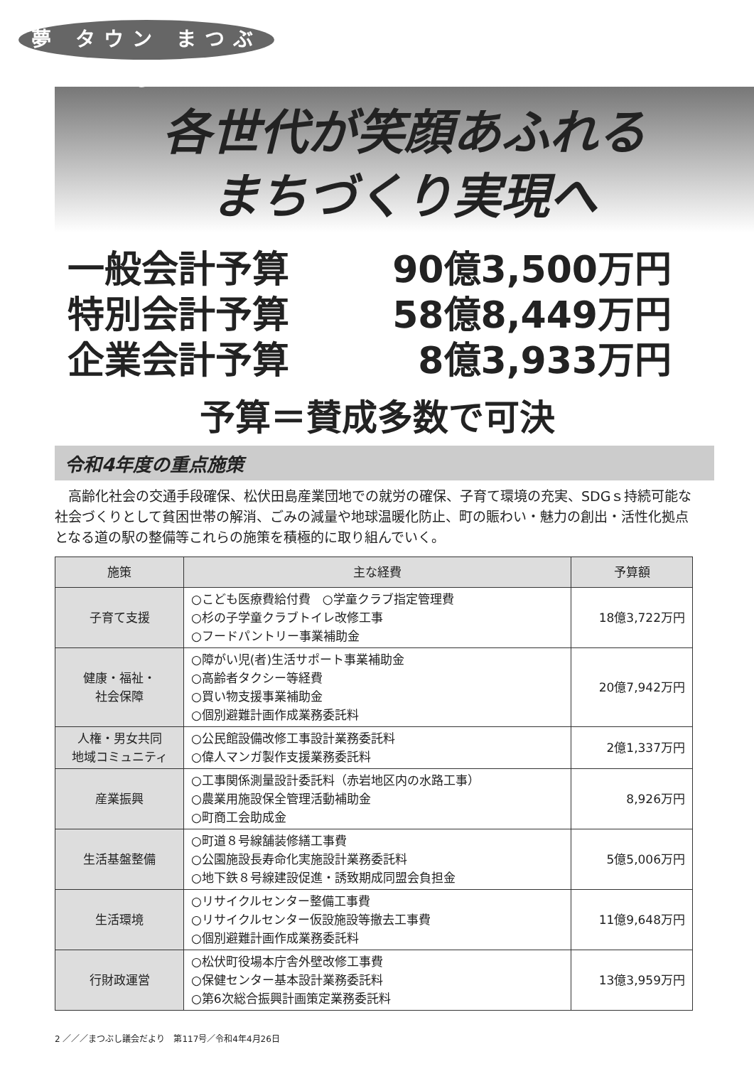夢 タウン まつぶし
各世代が笑顔あふれる
まちづくり実現へ
一般会計予算 90億3,500万円
特別会計予算 58億8,449万円
企業会計予算 8億3,933万円
予算＝賛成多数で可決
令和4年度の重点施策
高齢化社会の交通手段確保、松伏田島産業団地での就労の確保、子育て環境の充実、SDGｓ持続可能な社会づくりとして貧困世帯の解消、ごみの減量や地球温暖化防止、町の賑わい・魅力の創出・活性化拠点となる道の駅の整備等これらの施策を積極的に取り組んでいく。
| 施策 | 主な経費 | 予算額 |
| --- | --- | --- |
| 子育て支援 | ○こども医療費給付費 ○学童クラブ指定管理費 ○杉の子学童クラブトイレ改修工事 ○フードパントリー事業補助金 | 18億3,722万円 |
| 健康・福祉・ 社会保障 | ○障がい児(者)生活サポート事業補助金 ○高齢者タクシー等経費 ○買い物支援事業補助金 ○個別避難計画作成業務委託料 | 20億7,942万円 |
| 人権・男女共同 地域コミュニティ | ○公民館設備改修工事設計業務委託料 ○偉人マンガ製作支援業務委託料 | 2億1,337万円 |
| 産業振興 | ○工事関係測量設計委託料（赤岩地区内の水路工事） ○農業用施設保全管理活動補助金 ○町商工会助成金 | 8,926万円 |
| 生活基盤整備 | ○町道８号線舗装修繕工事費 ○公園施設長寿命化実施設計業務委託料 ○地下鉄８号線建設促進・誘致期成同盟会負担金 | 5億5,006万円 |
| 生活環境 | ○リサイクルセンター整備工事費 ○リサイクルセンター仮設施設等撤去工事費 ○個別避難計画作成業務委託料 | 11億9,648万円 |
| 行財政運営 | ○松伏町役場本庁舎外壁改修工事費 ○保健センター基本設計業務委託料 ○第6次総合振興計画策定業務委託料 | 13億3,959万円 |
2 ／／／まつぶし議会だより　第117号／令和4年4月26日